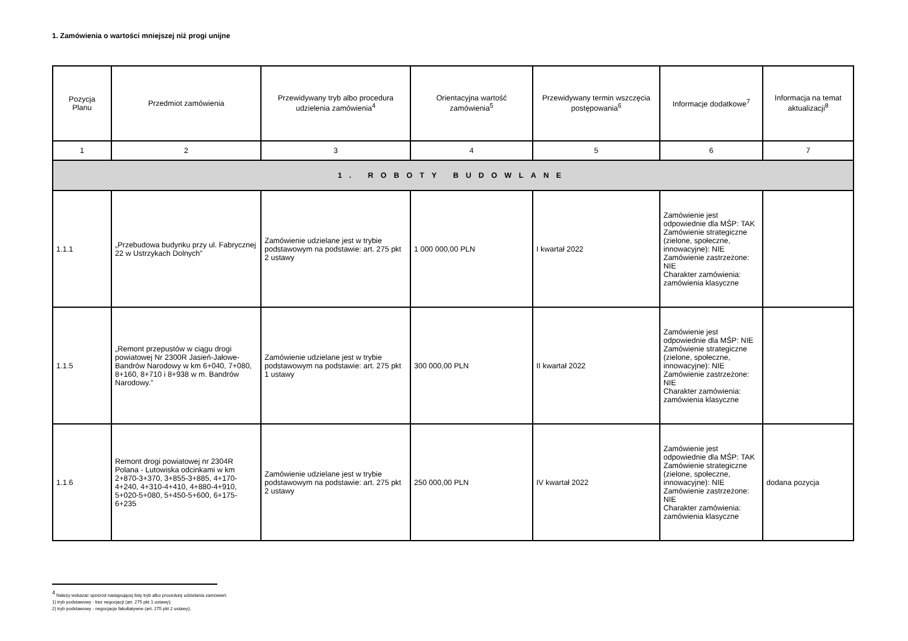1. Zamówienia o wartości mniejszej niż progi unijne
| Pozycja Planu | Przedmiot zamówienia | Przewidywany tryb albo procedura udzielenia zamówienia<sup>4</sup> | Orientacyjna wartość zamówienia<sup>5</sup> | Przewidywany termin wszczęcia postępowania<sup>6</sup> | Informacje dodatkowe<sup>7</sup> | Informacja na temat aktualizacji<sup>8</sup> |
| --- | --- | --- | --- | --- | --- | --- |
| 1 | 2 | 3 | 4 | 5 | 6 | 7 |
| 1. ROBOTY BUDOWLANE | | | | | | |
| 1.1.1 | „Przebudowa budynku przy ul. Fabrycznej 22 w Ustrzykach Dolnych” | Zamówienie udzielane jest w trybie podstawowym na podstawie: art. 275 pkt 2 ustawy | 1 000 000,00 PLN | I kwartał 2022 | Zamówienie jest odpowiednie dla MŚP: TAK Zamówienie strategiczne (zielone, społeczne, innowacyjne): NIE Zamówienie zastrzeżone: NIE Charakter zamówienia: zamówienia klasyczne | |
| 1.1.5 | „Remont przepustów w ciągu drogi powiatowej Nr 2300R Jasień-Jałowe-Bandrów Narodowy w km 6+040, 7+080, 8+160, 8+710 i 8+938 w m. Bandrów Narodowy.” | Zamówienie udzielane jest w trybie podstawowym na podstawie: art. 275 pkt 1 ustawy | 300 000,00 PLN | II kwartał 2022 | Zamówienie jest odpowiednie dla MŚP: NIE Zamówienie strategiczne (zielone, społeczne, innowacyjne): NIE Zamówienie zastrzeżone: NIE Charakter zamówienia: zamówienia klasyczne | |
| 1.1.6 | Remont drogi powiatowej nr 2304R Polana - Lutowiska odcinkami w km 2+870-3+370, 3+855-3+885, 4+170-4+240, 4+310-4+410, 4+880-4+910, 5+020-5+080, 5+450-5+600, 6+175-6+235 | Zamówienie udzielane jest w trybie podstawowym na podstawie: art. 275 pkt 2 ustawy | 250 000,00 PLN | IV kwartał 2022 | Zamówienie jest odpowiednie dla MŚP: TAK Zamówienie strategiczne (zielone, społeczne, innowacyjne): NIE Zamówienie zastrzeżone: NIE Charakter zamówienia: zamówienia klasyczne | dodana pozycja |
<sup>4</sup> Należy wskazać spośród następującej listy tryb albo procedurę udzielania zamówień:
1) tryb podstawowy - bez negocjacji (art. 275 pkt 1 ustawy);
2) tryb podstawowy - negocjacje fakultatywne (art. 275 pkt 2 ustawy);